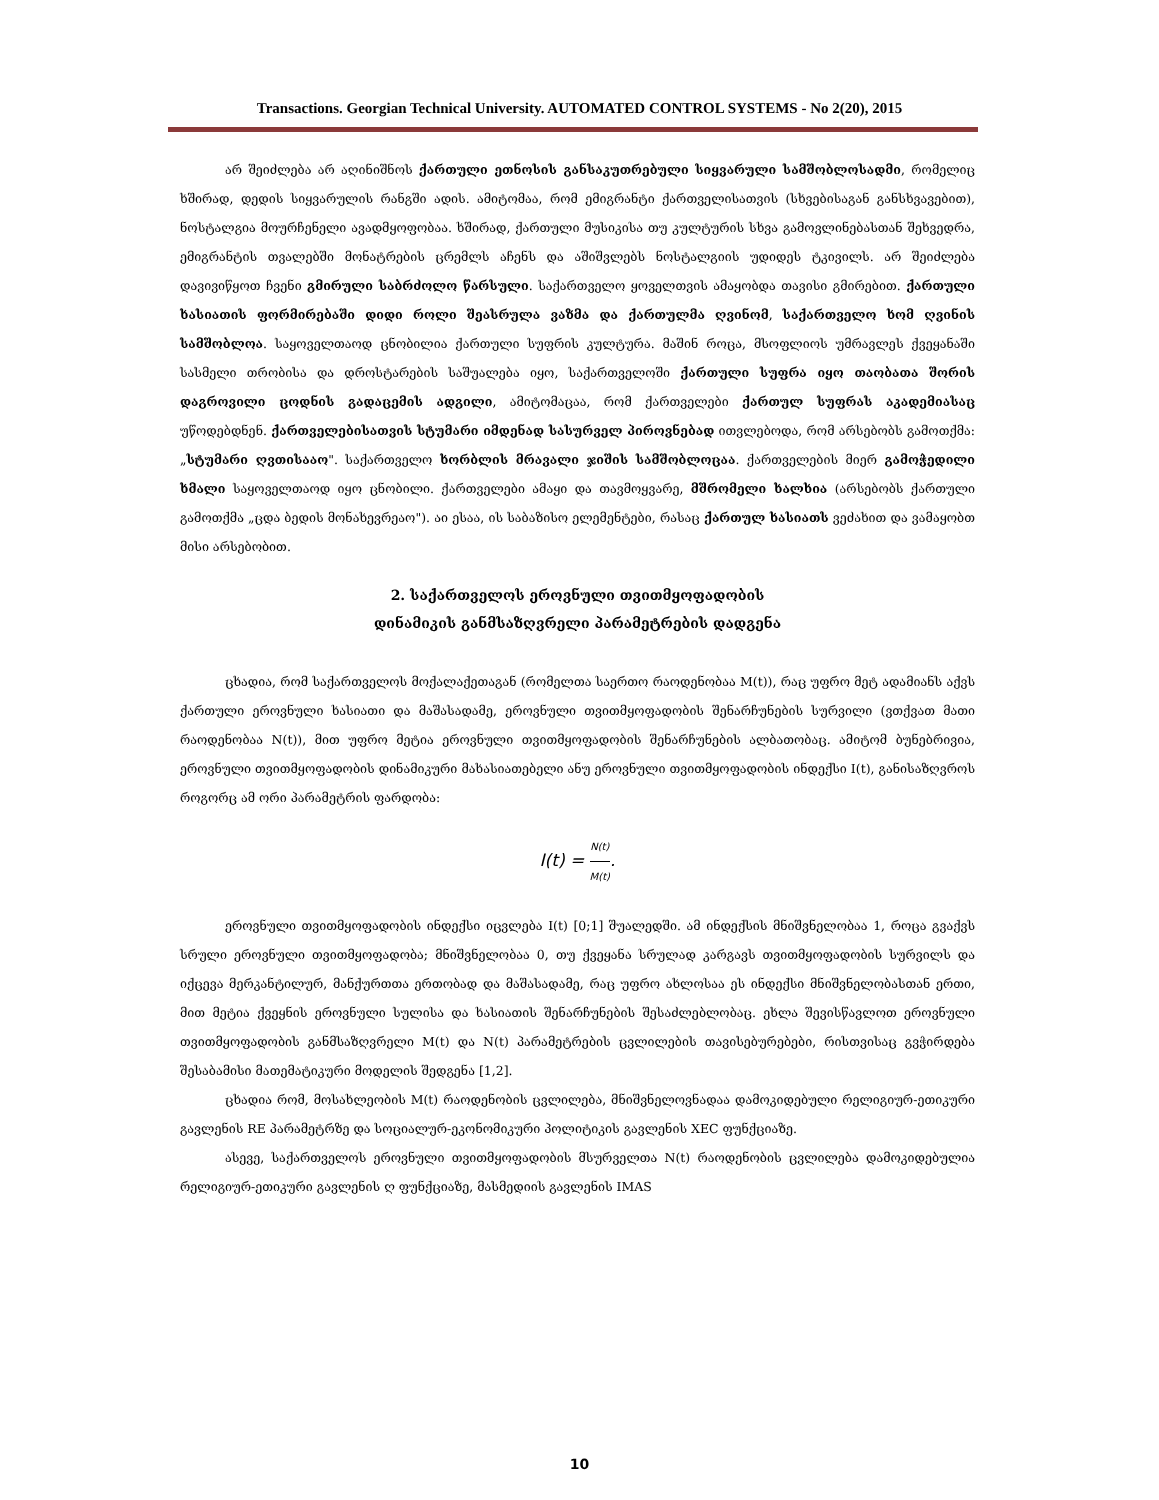Transactions. Georgian Technical University. AUTOMATED CONTROL SYSTEMS - No 2(20), 2015
არ შეიძლება არ აღინიშნოს ქართული ეთნოსის განსაკუთრებული სიყვარული სამშობლოსადმი, რომელიც ხშირად, დედის სიყვარულის რანგში ადის. ამიტომაა, რომ ემიგრანტი ქართველისათვის (სხვებისაგან განსხვავებით), ნოსტალგია მოურჩენელი ავადმყოფობაა. ხშირად, ქართული მუსიკისა თუ კულტურის სხვა გამოვლინებასთან შეხვედრა, ემიგრანტის თვალებში მონატრების ცრემლს აჩენს და აშიშვლებს ნოსტალგიის უდიდეს ტკივილს. არ შეიძლება დავივიწყოთ ჩვენი გმირული საბრძოლო წარსული. საქართველო ყოველთვის ამაყობდა თავისი გმირებით. ქართული ხასიათის ფორმირებაში დიდი როლი შეასრულა ვაზმა და ქართულმა ღვინომ, საქართველო ხომ ღვინის სამშობლოა. საყოველთაოდ ცნობილია ქართული სუფრის კულტურა. მაშინ როცა, მსოფლიოს უმრავლეს ქვეყანაში სასმელი თრობისა და დროსტარების საშუალება იყო, საქართველოში ქართული სუფრა იყო თაობათა შორის დაგროვილი ცოდნის გადაცემის ადგილი, ამიტომაცაა, რომ ქართველები ქართულ სუფრას აკადემიასაც უწოდებდნენ. ქართველებისათვის სტუმარი იმდენად სასურველ პიროვნებად ითვლებოდა, რომ არსებობს გამოთქმა: „სტუმარი ღვთისააო". საქართველო ხორბლის მრავალი ჯიშის სამშობლოცაა. ქართველების მიერ გამოჭედილი ხმალი საყოველთაოდ იყო ცნობილი. ქართველები ამაყი და თავმოყვარე, მშრომელი ხალხია (არსებობს ქართული გამოთქმა „ცდა ბედის მონახევრეაო"). აი ესაა, ის საბაზისო ელემენტები, რასაც ქართულ ხასიათს ვეძახით და ვამაყობთ მისი არსებობით.
2. საქართველოს ეროვნული თვითმყოფადობის
დინამიკის განმსაზღვრელი პარამეტრების დადგენა
ცხადია, რომ საქართველოს მოქალაქეთაგან (რომელთა საერთო რაოდენობაა M(t)), რაც უფრო მეტ ადამიანს აქვს ქართული ეროვნული ხასიათი და მაშასადამე, ეროვნული თვითმყოფადობის შენარჩუნების სურვილი (ვთქვათ მათი რაოდენობაა N(t)), მით უფრო მეტია ეროვნული თვითმყოფადობის შენარჩუნების ალბათობაც. ამიტომ ბუნებრივია, ეროვნული თვითმყოფადობის დინამიკური მახასიათებელი ანუ ეროვნული თვითმყოფადობის ინდექსი I(t), განისაზღვროს როგორც ამ ორი პარამეტრის ფარდობა:
I(t) = N(t) M(t).
ეროვნული თვითმყოფადობის ინდექსი იცვლება I(t) [0;1] შუალედში. ამ ინდექსის მნიშვნელობაა 1, როცა გვაქვს სრული ეროვნული თვითმყოფადობა; მნიშვნელობაა 0, თუ ქვეყანა სრულად კარგავს თვითმყოფადობის სურვილს და იქცევა მერკანტილურ, მანქურთთა ერთობად და მაშასადამე, რაც უფრო ახლოსაა ეს ინდექსი მნიშვნელობასთან ერთი, მით მეტია ქვეყნის ეროვნული სულისა და ხასიათის შენარჩუნების შესაძლებლობაც. ეხლა შევისწავლოთ ეროვნული თვითმყოფადობის განმსაზღვრელი M(t) და N(t) პარამეტრების ცვლილების თავისებურებები, რისთვისაც გვჭირდება შესაბამისი მათემატიკური მოდელის შედგენა [1,2].
ცხადია რომ, მოსახლეობის M(t) რაოდენობის ცვლილება, მნიშვნელოვნადაა დამოკიდებული რელიგიურ-ეთიკური გავლენის RE პარამეტრზე და სოციალურ-ეკონომიკური პოლიტიკის გავლენის XEC ფუნქციაზე.
ასევე, საქართველოს ეროვნული თვითმყოფადობის მსურველთა N(t) რაოდენობის ცვლილება დამოკიდებულია რელიგიურ-ეთიკური გავლენის ღ ფუნქციაზე, მასმედიის გავლენის IMAS
10